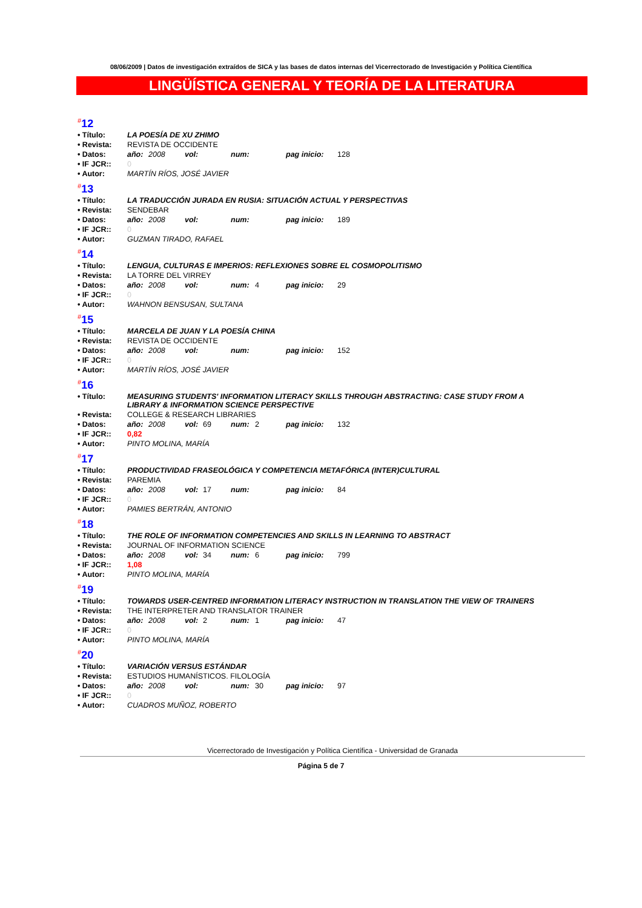08/06/2009 | Datos de investigación extraídos de SICA y las bases de datos internas del Vicerrectorado de Investigación y Política Científica
LINGÜÍSTICA GENERAL Y TEORÍA DE LA LITERATURA
<sup>#</sup> 12
| • Título: | LA POESÍA DE XU ZHIMO | | | | | | | |
| • Revista: | REVISTA DE OCCIDENTE | | | | | | | |
| • Datos: | año: | 2008 | vol: | | num: | | pag inicio: | 128 |
| • IF JCR:: | 0 | | | | | | | |
| • Autor: | MARTÍN RÍOS, JOSÉ JAVIER | | | | | | | |
<sup>#</sup> 13
| • Título: | LA TRADUCCIÓN JURADA EN RUSIA: SITUACIÓN ACTUAL Y PERSPECTIVAS | | | | | | | |
| • Revista: | SENDEBAR | | | | | | | |
| • Datos: | año: | 2008 | vol: | | num: | | pag inicio: | 189 |
| • IF JCR:: | 0 | | | | | | | |
| • Autor: | GUZMAN TIRADO, RAFAEL | | | | | | | |
<sup>#</sup> 14
| • Título: | LENGUA, CULTURAS E IMPERIOS: REFLEXIONES SOBRE EL COSMOPOLITISMO | | | | | | | |
| • Revista: | LA TORRE DEL VIRREY | | | | | | | |
| • Datos: | año: | 2008 | vol: | | num: | 4 | pag inicio: | 29 |
| • IF JCR:: | 0 | | | | | | | |
| • Autor: | WAHNON BENSUSAN, SULTANA | | | | | | | |
<sup>#</sup> 15
| • Título: | MARCELA DE JUAN Y LA POESÍA CHINA | | | | | | | |
| • Revista: | REVISTA DE OCCIDENTE | | | | | | | |
| • Datos: | año: | 2008 | vol: | | num: | | pag inicio: | 152 |
| • IF JCR:: | 0 | | | | | | | |
| • Autor: | MARTÍN RÍOS, JOSÉ JAVIER | | | | | | | |
<sup>#</sup> 16
| • Título: | MEASURING STUDENTS' INFORMATION LITERACY SKILLS THROUGH ABSTRACTING: CASE STUDY FROM A LIBRARY & INFORMATION SCIENCE PERSPECTIVE | | | | | | | |
| • Revista: | COLLEGE & RESEARCH LIBRARIES | | | | | | | |
| • Datos: | año: | 2008 | vol: | 69 | num: | 2 | pag inicio: | 132 |
| • IF JCR:: | 0,82 | | | | | | | |
| • Autor: | PINTO MOLINA, MARÍA | | | | | | | |
<sup>#</sup> 17
| • Título: | PRODUCTIVIDAD FRASEOLÓGICA Y COMPETENCIA METAFÓRICA (INTER)CULTURAL | | | | | | | |
| • Revista: | PAREMIA | | | | | | | |
| • Datos: | año: | 2008 | vol: | 17 | num: | | pag inicio: | 84 |
| • IF JCR:: | 0 | | | | | | | |
| • Autor: | PAMIES BERTRÁN, ANTONIO | | | | | | | |
<sup>#</sup> 18
| • Título: | THE ROLE OF INFORMATION COMPETENCIES AND SKILLS IN LEARNING TO ABSTRACT | | | | | | | |
| • Revista: | JOURNAL OF INFORMATION SCIENCE | | | | | | | |
| • Datos: | año: | 2008 | vol: | 34 | num: | 6 | pag inicio: | 799 |
| • IF JCR:: | 1,08 | | | | | | | |
| • Autor: | PINTO MOLINA, MARÍA | | | | | | | |
<sup>#</sup> 19
| • Título: | TOWARDS USER-CENTRED INFORMATION LITERACY INSTRUCTION IN TRANSLATION THE VIEW OF TRAINERS | | | | | | | |
| • Revista: | THE INTERPRETER AND TRANSLATOR TRAINER | | | | | | | |
| • Datos: | año: | 2008 | vol: | 2 | num: | 1 | pag inicio: | 47 |
| • IF JCR:: | 0 | | | | | | | |
| • Autor: | PINTO MOLINA, MARÍA | | | | | | | |
<sup>#</sup> 20
| • Título: | VARIACIÓN VERSUS ESTÁNDAR | | | | | | | |
| • Revista: | ESTUDIOS HUMANÍSTICOS. FILOLOGÍA | | | | | | | |
| • Datos: | año: | 2008 | vol: | | num: | 30 | pag inicio: | 97 |
| • IF JCR:: | 0 | | | | | | | |
| • Autor: | CUADROS MUÑOZ, ROBERTO | | | | | | | |
Vicerrectorado de Investigación y Política Científica - Universidad de Granada
Página 5 de 7